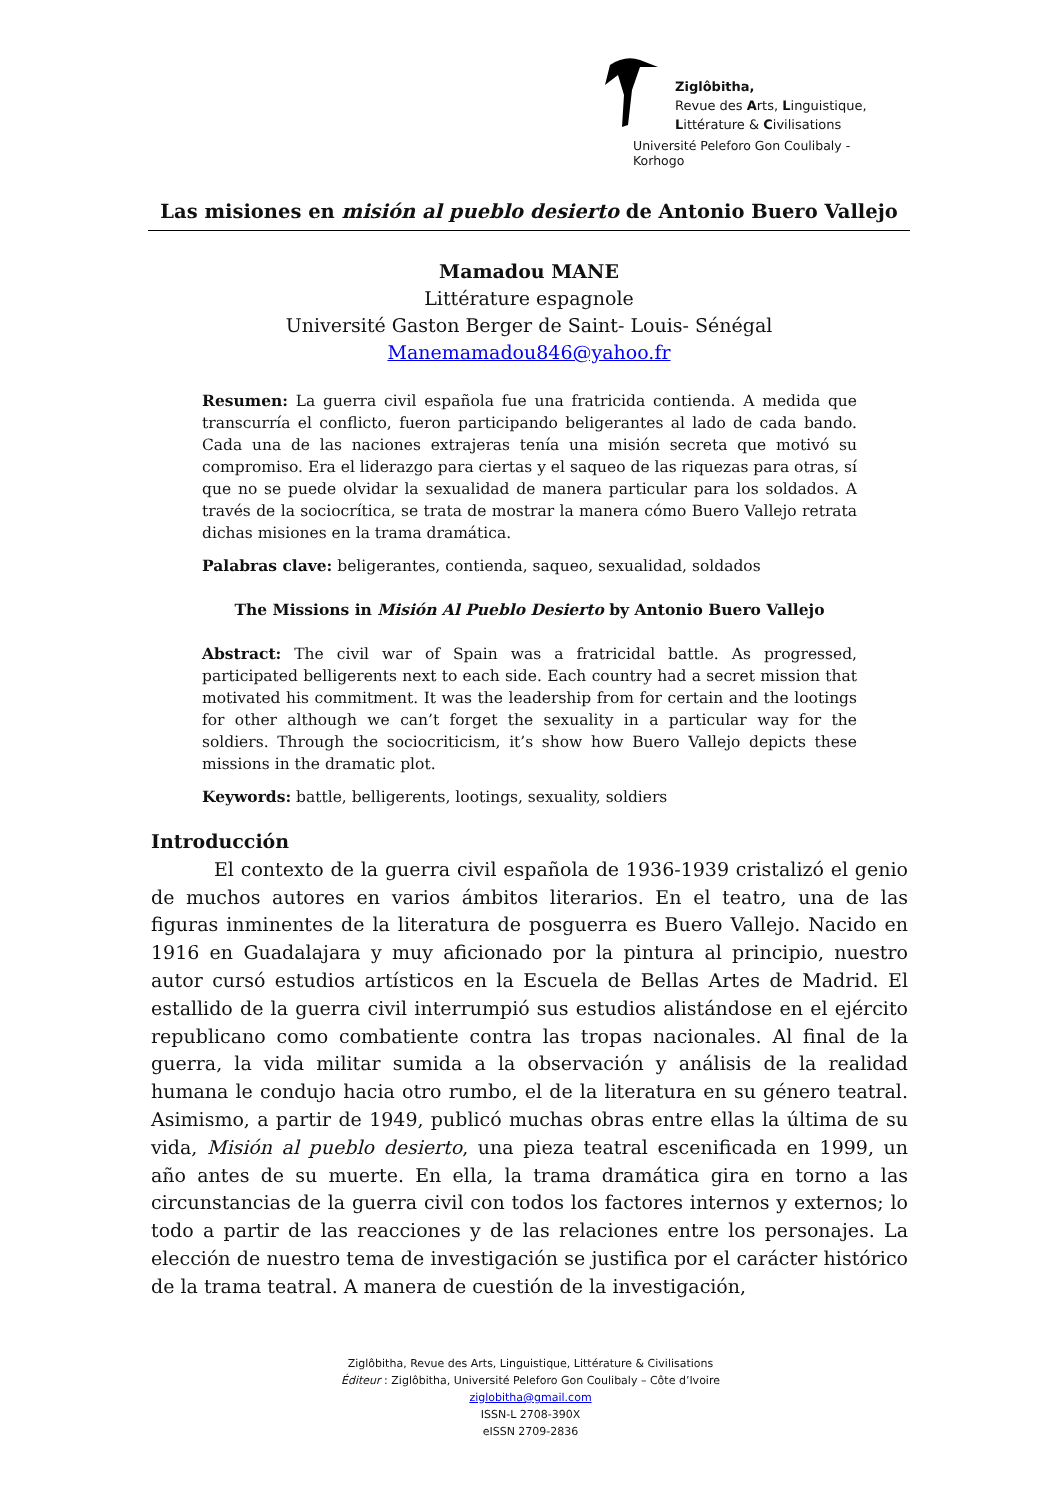Ziglôbitha,
Revue des Arts, Linguistique,
Littérature & Civilisations
Université Peleforo Gon Coulibaly - Korhogo
Las misiones en misión al pueblo desierto de Antonio Buero Vallejo
Mamadou MANE
Littérature espagnole
Université Gaston Berger de Saint- Louis- Sénégal
Manemamadou846@yahoo.fr
Resumen: La guerra civil española fue una fratricida contienda. A medida que transcurría el conflicto, fueron participando beligerantes al lado de cada bando. Cada una de las naciones extrajeras tenía una misión secreta que motivó su compromiso. Era el liderazgo para ciertas y el saqueo de las riquezas para otras, sí que no se puede olvidar la sexualidad de manera particular para los soldados. A través de la sociocrítica, se trata de mostrar la manera cómo Buero Vallejo retrata dichas misiones en la trama dramática.
Palabras clave: beligerantes, contienda, saqueo, sexualidad, soldados
The Missions in Misión Al Pueblo Desierto by Antonio Buero Vallejo
Abstract: The civil war of Spain was a fratricidal battle. As progressed, participated belligerents next to each side. Each country had a secret mission that motivated his commitment. It was the leadership from for certain and the lootings for other although we can’t forget the sexuality in a particular way for the soldiers. Through the sociocriticism, it’s show how Buero Vallejo depicts these missions in the dramatic plot.
Keywords: battle, belligerents, lootings, sexuality, soldiers
Introducción
El contexto de la guerra civil española de 1936-1939 cristalizó el genio de muchos autores en varios ámbitos literarios. En el teatro, una de las figuras inminentes de la literatura de posguerra es Buero Vallejo. Nacido en 1916 en Guadalajara y muy aficionado por la pintura al principio, nuestro autor cursó estudios artísticos en la Escuela de Bellas Artes de Madrid. El estallido de la guerra civil interrumpió sus estudios alistándose en el ejército republicano como combatiente contra las tropas nacionales. Al final de la guerra, la vida militar sumida a la observación y análisis de la realidad humana le condujo hacia otro rumbo, el de la literatura en su género teatral. Asimismo, a partir de 1949, publicó muchas obras entre ellas la última de su vida, Misión al pueblo desierto, una pieza teatral escenificada en 1999, un año antes de su muerte. En ella, la trama dramática gira en torno a las circunstancias de la guerra civil con todos los factores internos y externos; lo todo a partir de las reacciones y de las relaciones entre los personajes. La elección de nuestro tema de investigación se justifica por el carácter histórico de la trama teatral. A manera de cuestión de la investigación,
Ziglôbitha, Revue des Arts, Linguistique, Littérature & Civilisations
Éditeur : Ziglôbitha, Université Peleforo Gon Coulibaly – Côte d’Ivoire
ziglobitha@gmail.com
ISSN-L 2708-390X
eISSN 2709-2836